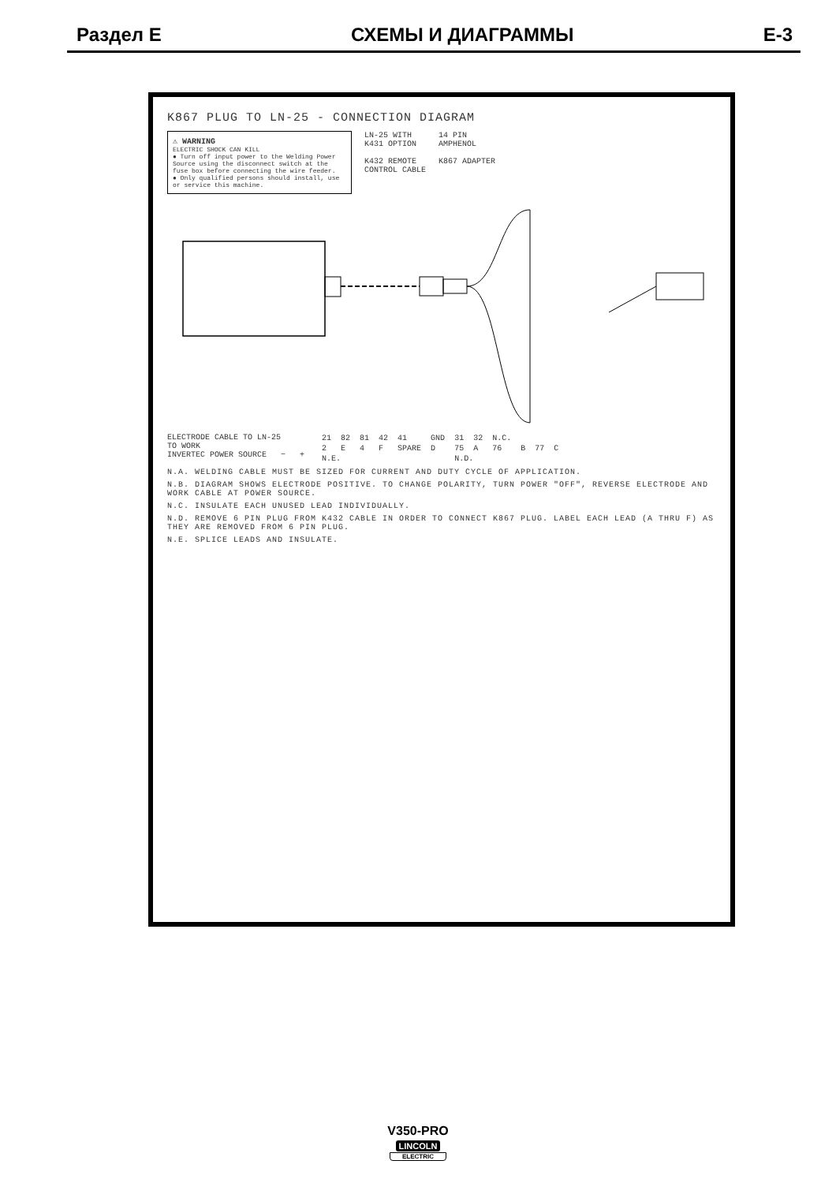Раздел E СХЕМЫ И ДИАГРАММЫ E-3
K867 PLUG TO LN-25 - CONNECTION DIAGRAM
⚠ WARNING
ELECTRIC SHOCK CAN KILL
● Turn off input power to the Welding Power Source using the disconnect switch at the fuse box before connecting the wire feeder.
● Only qualified persons should install, use or service this machine.
LN-25 WITH
K431 OPTION
K432 REMOTE
CONTROL CABLE
14 PIN
AMPHENOL
K867 ADAPTER
ELECTRODE CABLE TO LN-25
TO WORK
INVERTEC POWER SOURCE − +
| 21 | 82 | 81 | 42 | 41 | GND | 31 | 32 | N.C. | | | |
| 2 | E | 4 | F | SPARE | D | 75 | A | 76 | B | 77 | C |
| N.E. | | | | | | N.D. | | | | | |
N.A. WELDING CABLE MUST BE SIZED FOR CURRENT AND DUTY CYCLE OF APPLICATION.
N.B. DIAGRAM SHOWS ELECTRODE POSITIVE. TO CHANGE POLARITY, TURN POWER "OFF", REVERSE ELECTRODE AND WORK CABLE AT POWER SOURCE.
N.C. INSULATE EACH UNUSED LEAD INDIVIDUALLY.
N.D. REMOVE 6 PIN PLUG FROM K432 CABLE IN ORDER TO CONNECT K867 PLUG. LABEL EACH LEAD (A THRU F) AS THEY ARE REMOVED FROM 6 PIN PLUG.
N.E. SPLICE LEADS AND INSULATE.
V350-PRO
LINCOLN
ELECTRIC